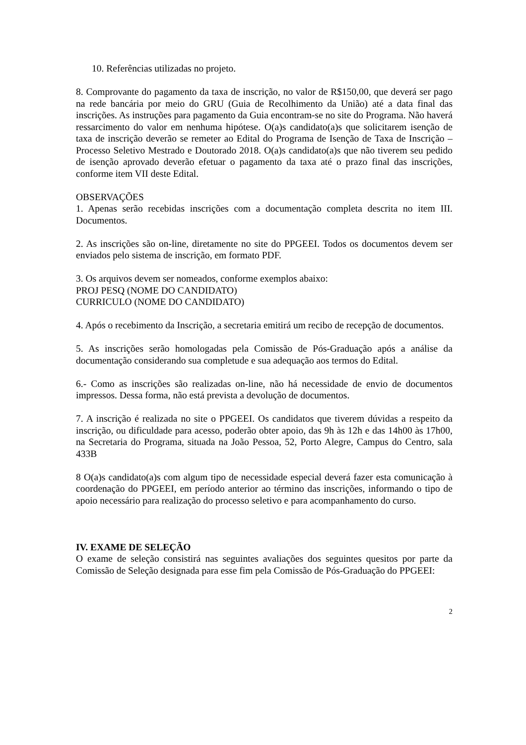10. Referências utilizadas no projeto.
8. Comprovante do pagamento da taxa de inscrição, no valor de R$150,00, que deverá ser pago na rede bancária por meio do GRU (Guia de Recolhimento da União) até a data final das inscrições. As instruções para pagamento da Guia encontram-se no site do Programa. Não haverá ressarcimento do valor em nenhuma hipótese. O(a)s candidato(a)s que solicitarem isenção de taxa de inscrição deverão se remeter ao Edital do Programa de Isenção de Taxa de Inscrição – Processo Seletivo Mestrado e Doutorado 2018. O(a)s candidato(a)s que não tiverem seu pedido de isenção aprovado deverão efetuar o pagamento da taxa até o prazo final das inscrições, conforme item VII deste Edital.
OBSERVAÇÕES
1. Apenas serão recebidas inscrições com a documentação completa descrita no item III. Documentos.
2. As inscrições são on-line, diretamente no site do PPGEEI. Todos os documentos devem ser enviados pelo sistema de inscrição, em formato PDF.
3. Os arquivos devem ser nomeados, conforme exemplos abaixo:
PROJ PESQ (NOME DO CANDIDATO)
CURRICULO (NOME DO CANDIDATO)
4. Após o recebimento da Inscrição, a secretaria emitirá um recibo de recepção de documentos.
5. As inscrições serão homologadas pela Comissão de Pós-Graduação após a análise da documentação considerando sua completude e sua adequação aos termos do Edital.
6.- Como as inscrições são realizadas on-line, não há necessidade de envio de documentos impressos. Dessa forma, não está prevista a devolução de documentos.
7. A inscrição é realizada no site o PPGEEI. Os candidatos que tiverem dúvidas a respeito da inscrição, ou dificuldade para acesso, poderão obter apoio, das 9h às 12h e das 14h00 às 17h00, na Secretaria do Programa, situada na João Pessoa, 52, Porto Alegre, Campus do Centro, sala 433B
8 O(a)s candidato(a)s com algum tipo de necessidade especial deverá fazer esta comunicação à coordenação do PPGEEI, em período anterior ao término das inscrições, informando o tipo de apoio necessário para realização do processo seletivo e para acompanhamento do curso.
IV. EXAME DE SELEÇÃO
O exame de seleção consistirá nas seguintes avaliações dos seguintes quesitos por parte da Comissão de Seleção designada para esse fim pela Comissão de Pós-Graduação do PPGEEI:
2